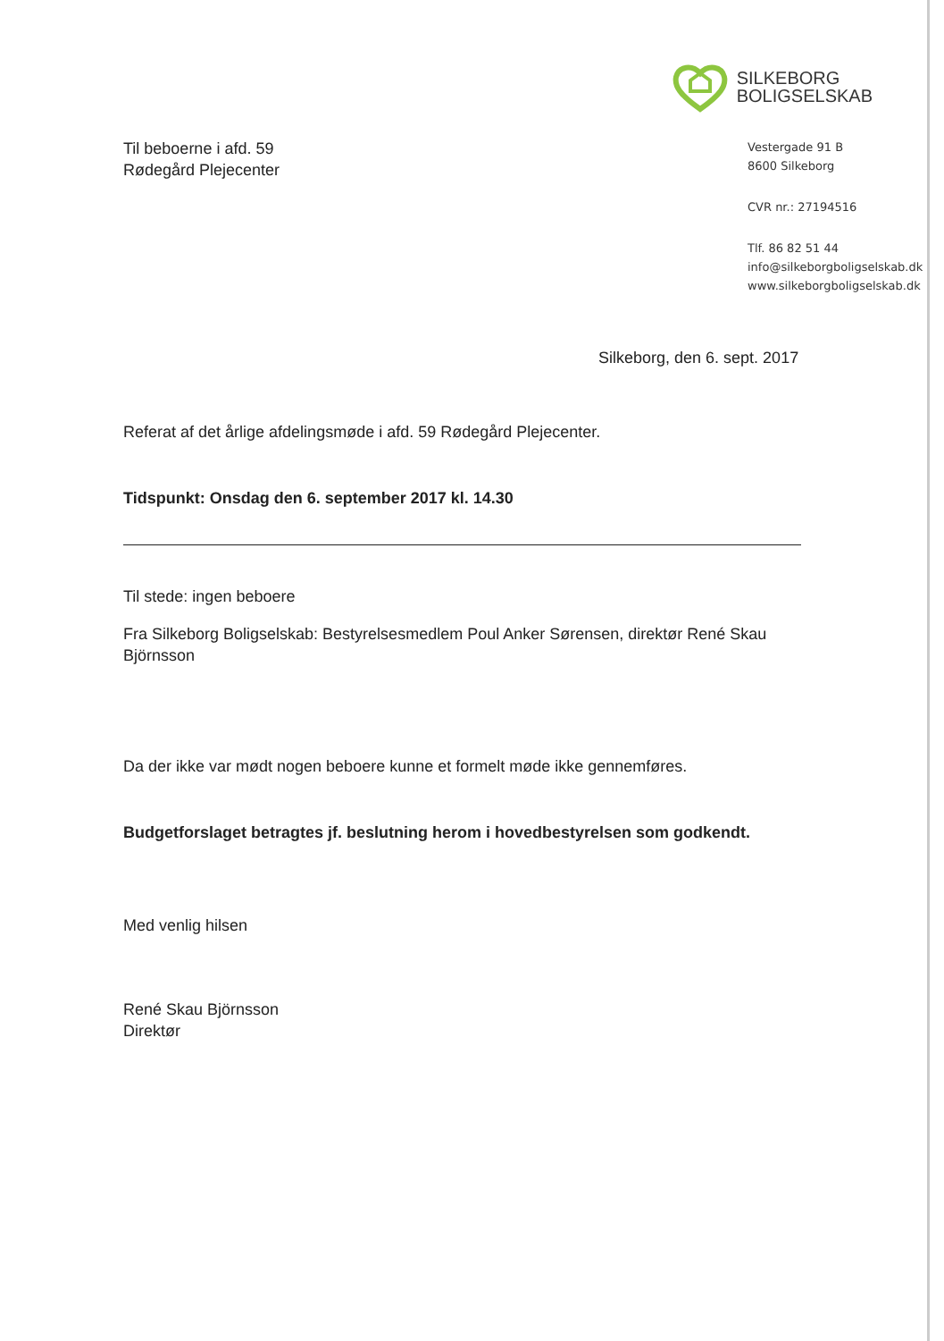SILKEBORG
BOLIGSELSKAB
Til beboerne i afd. 59
Rødegård Plejecenter
Vestergade 91 B
8600 Silkeborg
CVR nr.: 27194516
Tlf. 86 82 51 44
info@silkeborgboligselskab.dk
www.silkeborgboligselskab.dk
Silkeborg, den 6. sept. 2017
Referat af det årlige afdelingsmøde i afd. 59 Rødegård Plejecenter.
Tidspunkt: Onsdag den 6. september 2017 kl. 14.30
Til stede: ingen beboere
Fra Silkeborg Boligselskab: Bestyrelsesmedlem Poul Anker Sørensen, direktør René Skau Björnsson
Da der ikke var mødt nogen beboere kunne et formelt møde ikke gennemføres.
Budgetforslaget betragtes jf. beslutning herom i hovedbestyrelsen som godkendt.
Med venlig hilsen
René Skau Björnsson
Direktør